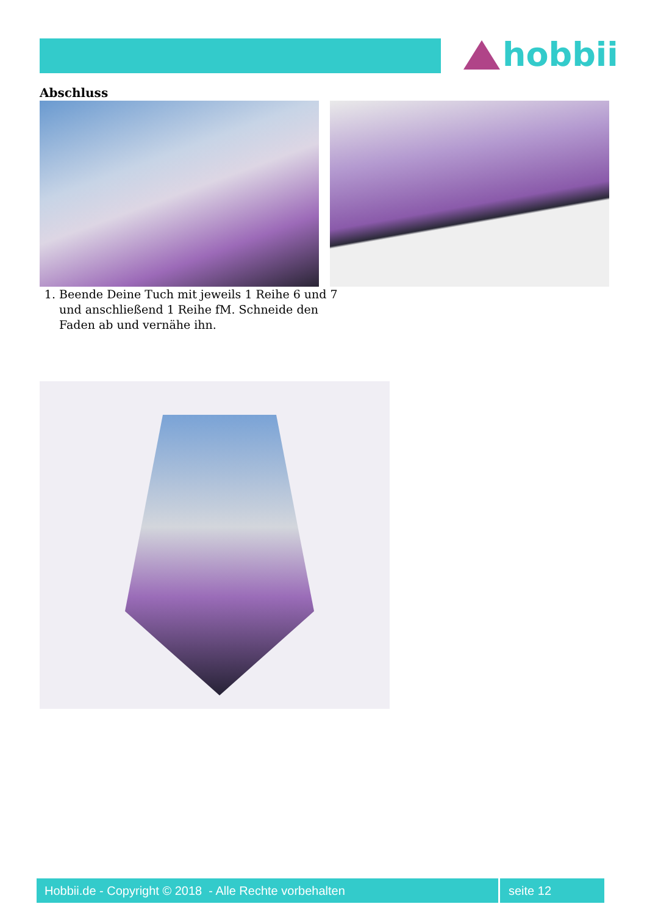hobbii
Abschluss
1. Beende Deine Tuch mit jeweils 1 Reihe 6 und 7 und anschließend 1 Reihe fM. Schneide den Faden ab und vernähe ihn.
Hobbii.de - Copyright © 2018 - Alle Rechte vorbehalten seite 12